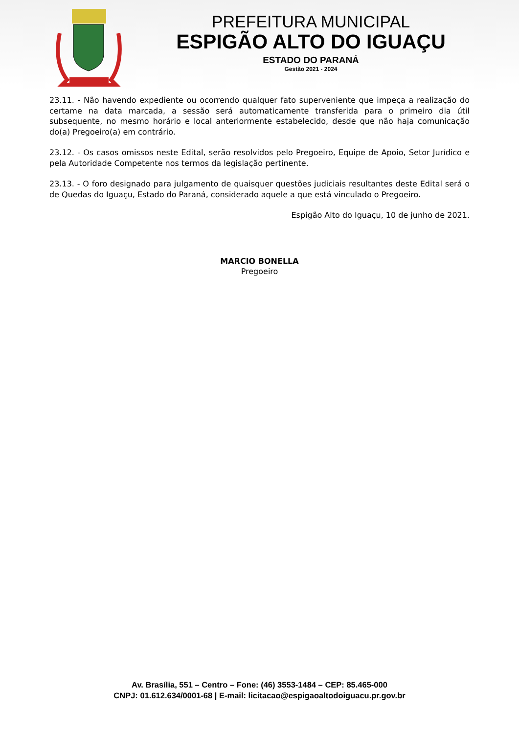PREFEITURA MUNICIPAL
ESPIGÃO ALTO DO IGUAÇU
ESTADO DO PARANÁ
Gestão 2021 - 2024
23.11. - Não havendo expediente ou ocorrendo qualquer fato superveniente que impeça a realização do certame na data marcada, a sessão será automaticamente transferida para o primeiro dia útil subsequente, no mesmo horário e local anteriormente estabelecido, desde que não haja comunicação do(a) Pregoeiro(a) em contrário.
23.12. - Os casos omissos neste Edital, serão resolvidos pelo Pregoeiro, Equipe de Apoio, Setor Jurídico e pela Autoridade Competente nos termos da legislação pertinente.
23.13. - O foro designado para julgamento de quaisquer questões judiciais resultantes deste Edital será o de Quedas do Iguaçu, Estado do Paraná, considerado aquele a que está vinculado o Pregoeiro.
Espigão Alto do Iguaçu, 10 de junho de 2021.
MARCIO BONELLA
Pregoeiro
Av. Brasília, 551 – Centro – Fone: (46) 3553-1484 – CEP: 85.465-000
CNPJ: 01.612.634/0001-68 | E-mail: licitacao@espigaoaltodoiguacu.pr.gov.br